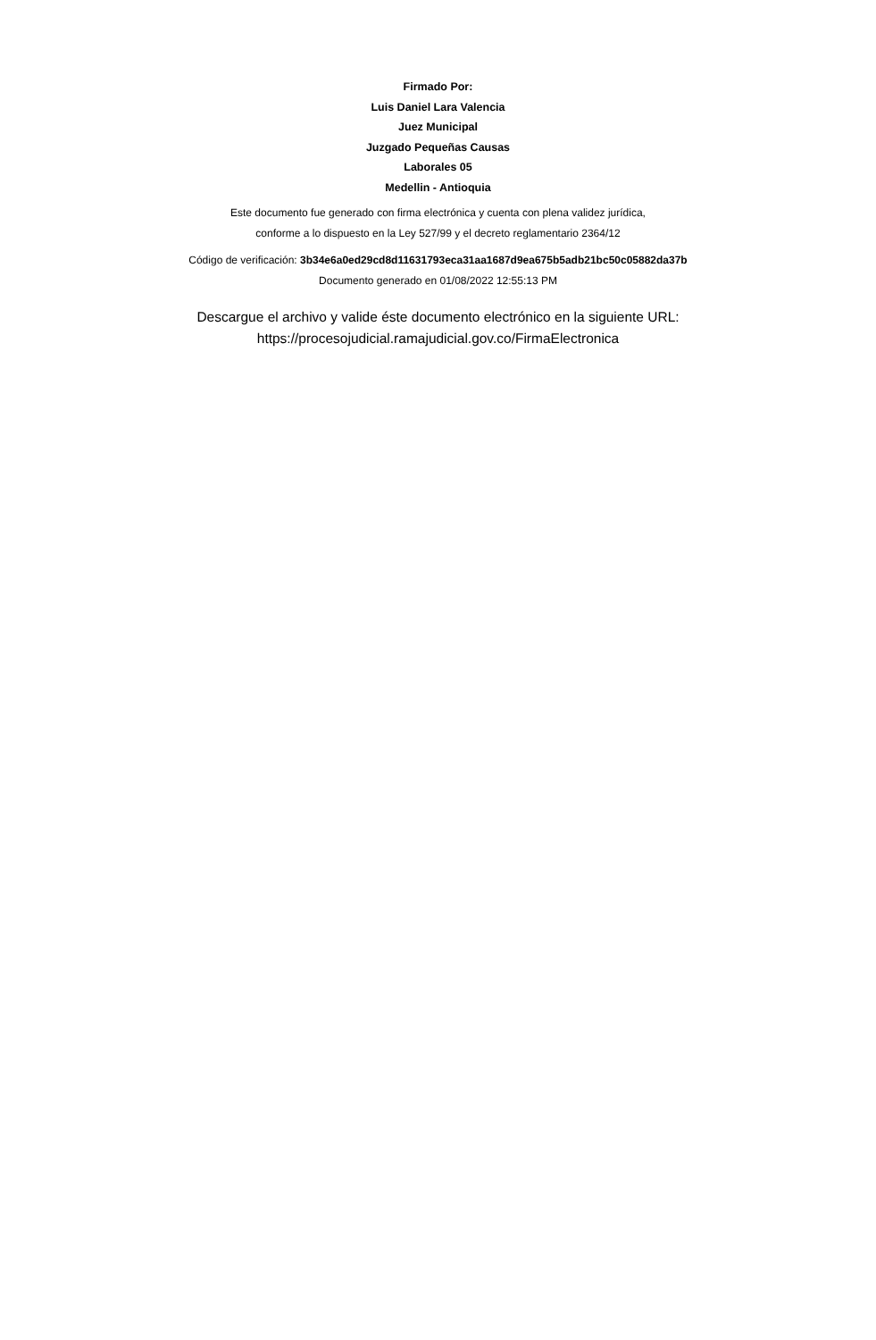Firmado Por:
Luis Daniel Lara Valencia
Juez Municipal
Juzgado Pequeñas Causas
Laborales 05
Medellin - Antioquia
Este documento fue generado con firma electrónica y cuenta con plena validez jurídica,
conforme a lo dispuesto en la Ley 527/99 y el decreto reglamentario 2364/12
Código de verificación: 3b34e6a0ed29cd8d11631793eca31aa1687d9ea675b5adb21bc50c05882da37b
Documento generado en 01/08/2022 12:55:13 PM
Descargue el archivo y valide éste documento electrónico en la siguiente URL:
https://procesojudicial.ramajudicial.gov.co/FirmaElectronica